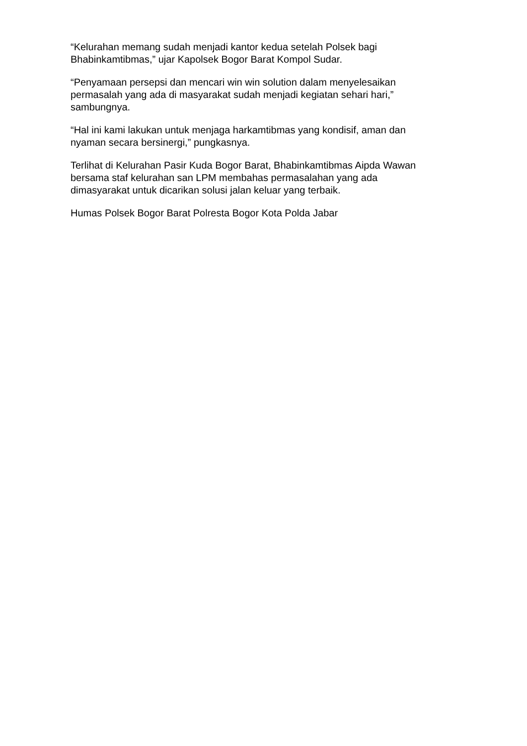“Kelurahan memang sudah menjadi kantor kedua setelah Polsek bagi
Bhabinkamtibmas,” ujar Kapolsek Bogor Barat Kompol Sudar.
“Penyamaan persepsi dan mencari win win solution dalam menyelesaikan
permasalah yang ada di masyarakat sudah menjadi kegiatan sehari hari,”
sambungnya.
“Hal ini kami lakukan untuk menjaga harkamtibmas yang kondisif, aman dan
nyaman secara bersinergi,” pungkasnya.
Terlihat di Kelurahan Pasir Kuda Bogor Barat, Bhabinkamtibmas Aipda Wawan
bersama staf kelurahan san LPM membahas permasalahan yang ada
dimasyarakat untuk dicarikan solusi jalan keluar yang terbaik.
Humas Polsek Bogor Barat Polresta Bogor Kota Polda Jabar